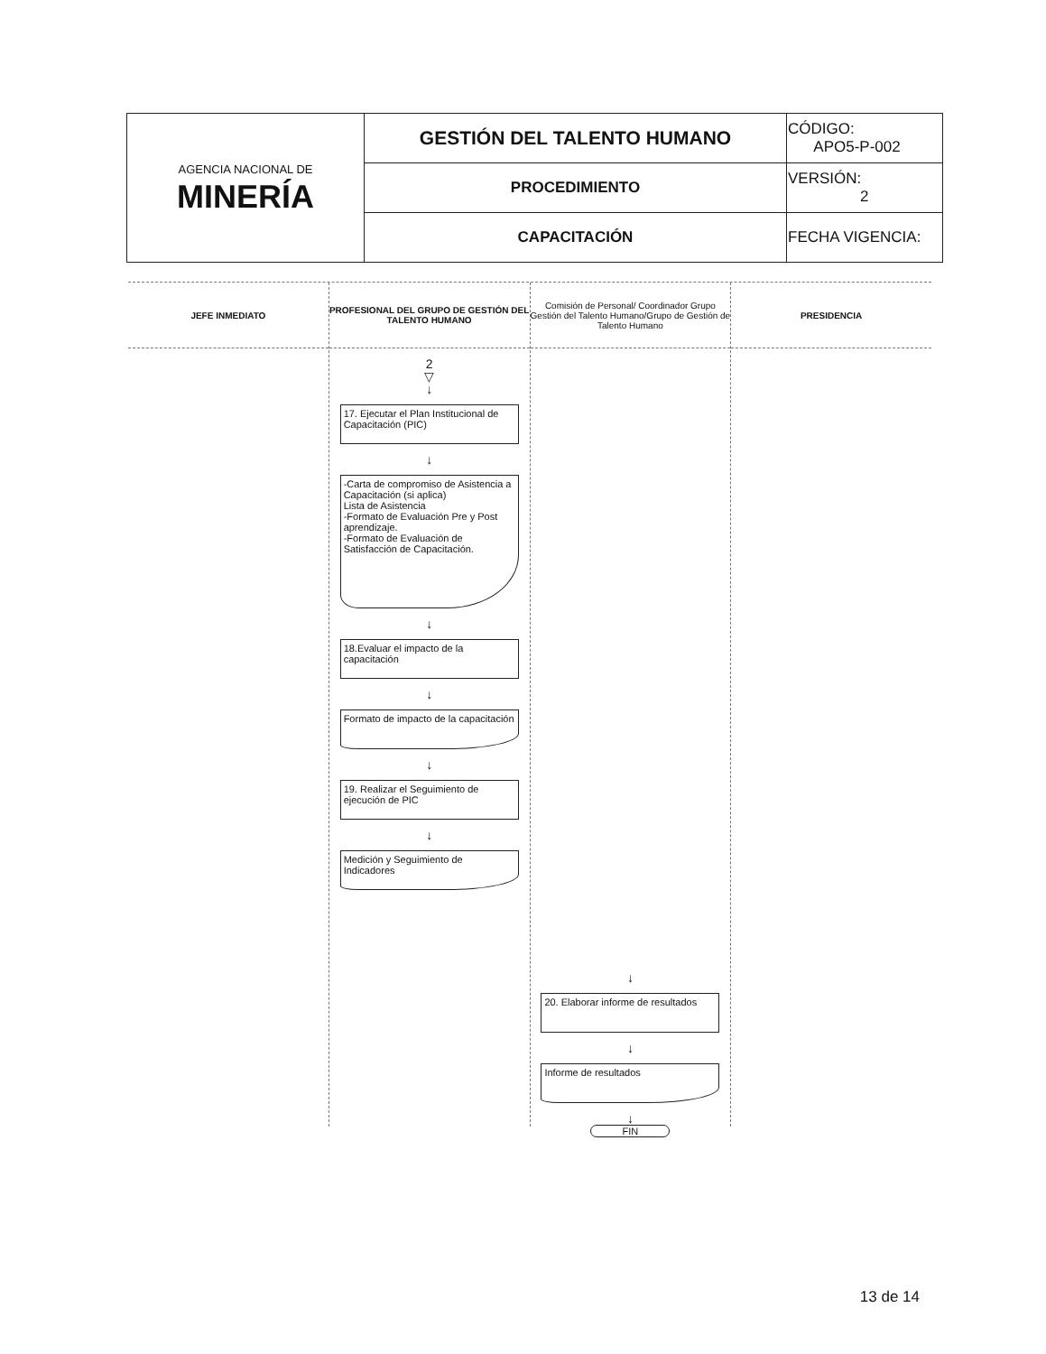| AGENCIA NACIONAL DE MINERÍA | GESTIÓN DEL TALENTO HUMANO | CÓDIGO: APO5-P-002 |
| | PROCEDIMIENTO | VERSIÓN: 2 |
| | CAPACITACIÓN | FECHA VIGENCIA: |
JEFE INMEDIATO PROFESIONAL DEL GRUPO DE GESTIÓN DEL TALENTO HUMANO
2
▽
↓
17. Ejecutar el Plan Institucional de Capacitación (PIC)
↓
-Carta de compromiso de Asistencia a Capacitación (si aplica)
Lista de Asistencia
-Formato de Evaluación Pre y Post aprendizaje.
-Formato de Evaluación de Satisfacción de Capacitación.
↓
18.Evaluar el impacto de la capacitación
↓
Formato de impacto de la capacitación
↓
19. Realizar el Seguimiento de ejecución de PIC
↓
Medición y Seguimiento de Indicadores
Comisión de Personal/ Coordinador Grupo Gestión del Talento Humano/Grupo de Gestión de Talento Humano
↓
20. Elaborar informe de resultados
↓
Informe de resultados
↓
FIN
PRESIDENCIA
13 de 14